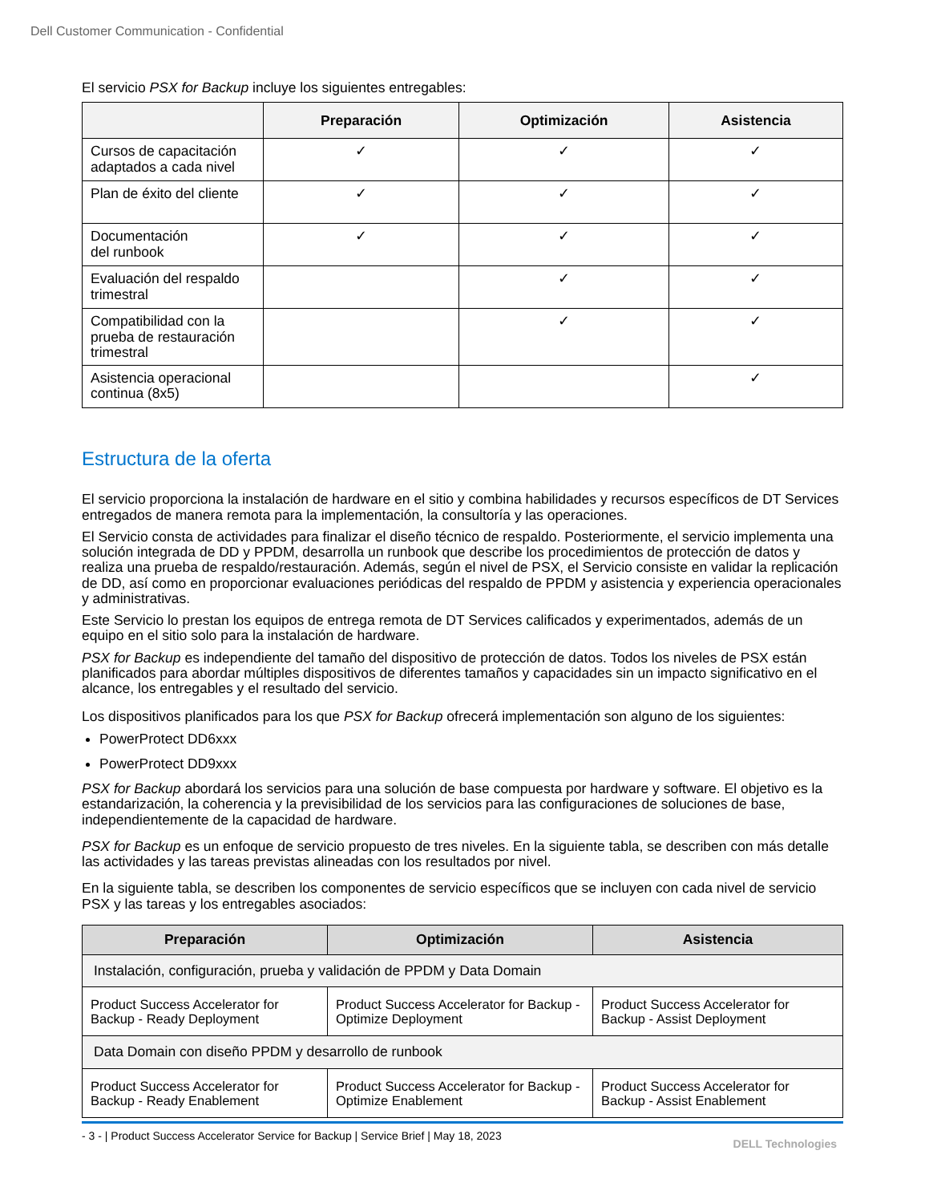Dell Customer Communication - Confidential
El servicio PSX for Backup incluye los siguientes entregables:
| | Preparación | Optimización | Asistencia |
| --- | --- | --- | --- |
| Cursos de capacitación adaptados a cada nivel | ✓ | ✓ | ✓ |
| Plan de éxito del cliente | ✓ | ✓ | ✓ |
| Documentación del runbook | ✓ | ✓ | ✓ |
| Evaluación del respaldo trimestral | | ✓ | ✓ |
| Compatibilidad con la prueba de restauración trimestral | | ✓ | ✓ |
| Asistencia operacional continua (8x5) | | | ✓ |
Estructura de la oferta
El servicio proporciona la instalación de hardware en el sitio y combina habilidades y recursos específicos de DT Services entregados de manera remota para la implementación, la consultoría y las operaciones.
El Servicio consta de actividades para finalizar el diseño técnico de respaldo. Posteriormente, el servicio implementa una solución integrada de DD y PPDM, desarrolla un runbook que describe los procedimientos de protección de datos y realiza una prueba de respaldo/restauración. Además, según el nivel de PSX, el Servicio consiste en validar la replicación de DD, así como en proporcionar evaluaciones periódicas del respaldo de PPDM y asistencia y experiencia operacionales y administrativas.
Este Servicio lo prestan los equipos de entrega remota de DT Services calificados y experimentados, además de un equipo en el sitio solo para la instalación de hardware.
PSX for Backup es independiente del tamaño del dispositivo de protección de datos. Todos los niveles de PSX están planificados para abordar múltiples dispositivos de diferentes tamaños y capacidades sin un impacto significativo en el alcance, los entregables y el resultado del servicio.
Los dispositivos planificados para los que PSX for Backup ofrecerá implementación son alguno de los siguientes:
PowerProtect DD6xxx
PowerProtect DD9xxx
PSX for Backup abordará los servicios para una solución de base compuesta por hardware y software. El objetivo es la estandarización, la coherencia y la previsibilidad de los servicios para las configuraciones de soluciones de base, independientemente de la capacidad de hardware.
PSX for Backup es un enfoque de servicio propuesto de tres niveles. En la siguiente tabla, se describen con más detalle las actividades y las tareas previstas alineadas con los resultados por nivel.
En la siguiente tabla, se describen los componentes de servicio específicos que se incluyen con cada nivel de servicio PSX y las tareas y los entregables asociados:
| Preparación | Optimización | Asistencia |
| --- | --- | --- |
| Instalación, configuración, prueba y validación de PPDM y Data Domain | | |
| Product Success Accelerator for Backup - Ready Deployment | Product Success Accelerator for Backup - Optimize Deployment | Product Success Accelerator for Backup - Assist Deployment |
| Data Domain con diseño PPDM y desarrollo de runbook | | |
| Product Success Accelerator for Backup - Ready Enablement | Product Success Accelerator for Backup - Optimize Enablement | Product Success Accelerator for Backup - Assist Enablement |
- 3 - | Product Success Accelerator Service for Backup | Service Brief | May 18, 2023
DELL Technologies